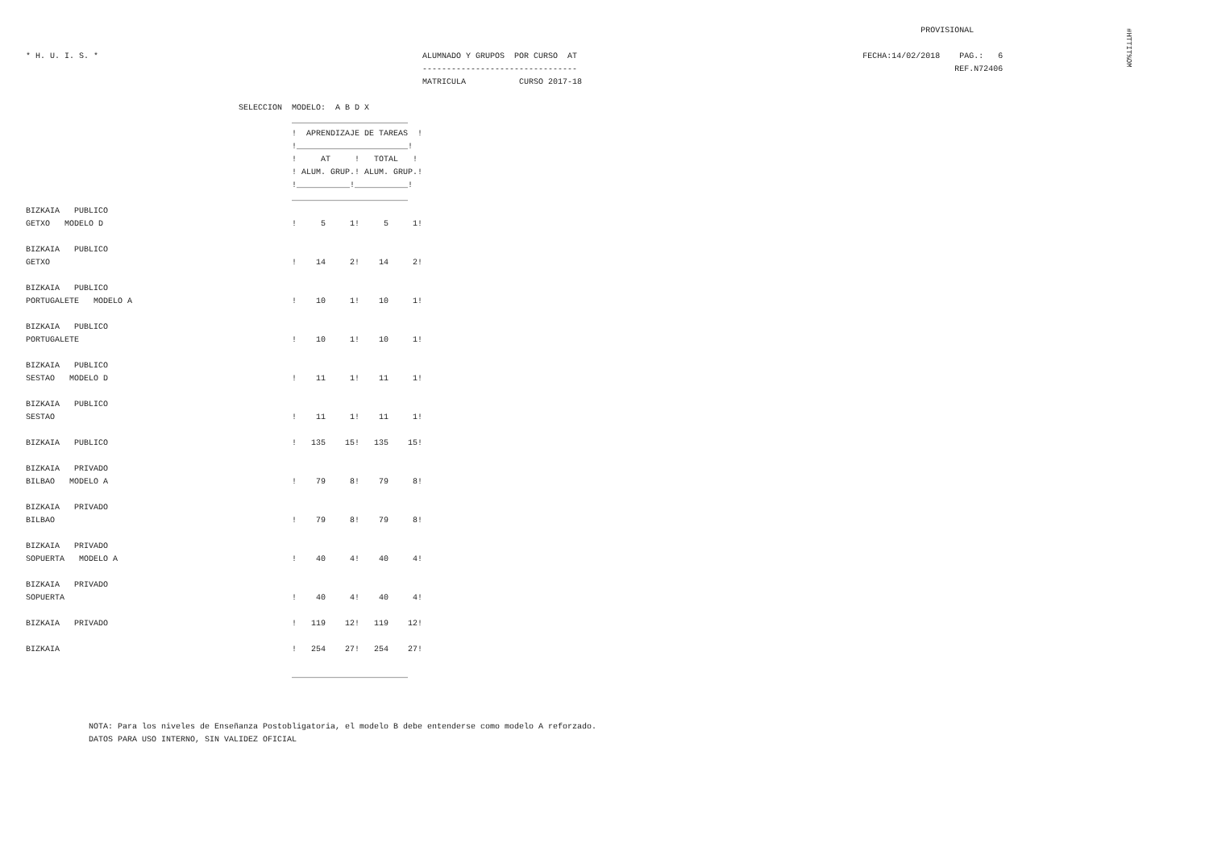#HTTIT%OM
                                                                                                                                                                                         PROVISIONAL

* H. U. I. S. *                                                                   ALUMNADO Y GRUPOS  POR CURSO  AT                                                           FECHA:14/02/2018    PAG.:   6
                                                                                  --------------------------------                                                                              REF.N72406
                                                                                  MATRICULA           CURSO 2017-18

                                            SELECCION  MODELO:  A B D X
                                                       ________________________
                                                       !  APRENDIZAJE DE TAREAS  !
                                                       !_______________________!
                                                       !     AT     !   TOTAL   !
                                                       ! ALUM. GRUP.! ALUM. GRUP.!
                                                       !___________!___________!
                                                       ________________________
BIZKAIA   PUBLICO
GETXO   MODELO D                                       !     5     1!     5     1!

BIZKAIA   PUBLICO
GETXO                                                  !    14     2!    14     2!

BIZKAIA   PUBLICO
PORTUGALETE   MODELO A                                 !    10     1!    10     1!

BIZKAIA   PUBLICO
PORTUGALETE                                            !    10     1!    10     1!

BIZKAIA   PUBLICO
SESTAO   MODELO D                                      !    11     1!    11     1!

BIZKAIA   PUBLICO
SESTAO                                                 !    11     1!    11     1!

BIZKAIA   PUBLICO                                      !   135    15!   135    15!

BIZKAIA   PRIVADO
BILBAO   MODELO A                                      !    79     8!    79     8!

BIZKAIA   PRIVADO
BILBAO                                                 !    79     8!    79     8!

BIZKAIA   PRIVADO
SOPUERTA   MODELO A                                    !    40     4!    40     4!

BIZKAIA   PRIVADO
SOPUERTA                                               !    40     4!    40     4!

BIZKAIA   PRIVADO                                      !   119    12!   119    12!

BIZKAIA                                                !   254    27!   254    27!

                                                       ________________________



             NOTA: Para los niveles de Enseñanza Postobligatoria, el modelo B debe entenderse como modelo A reforzado.
             DATOS PARA USO INTERNO, SIN VALIDEZ OFICIAL